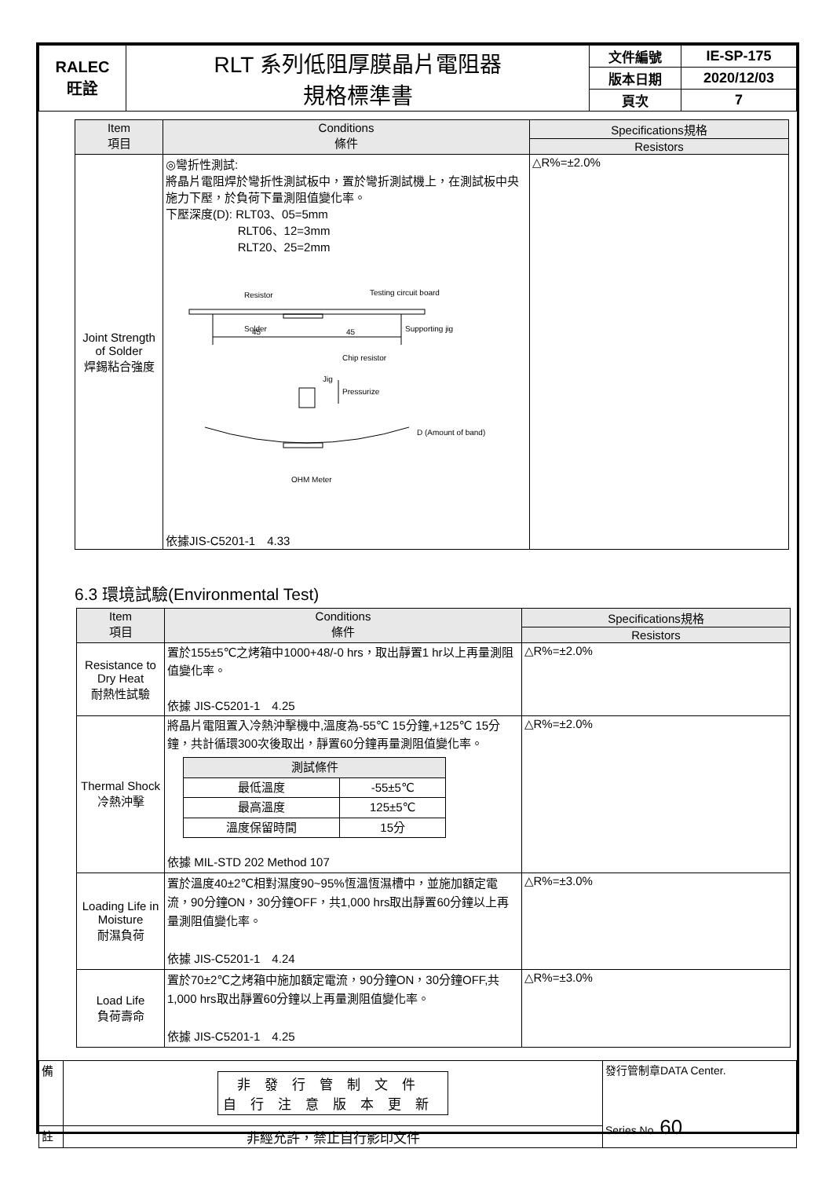| RALEC 旺詮 | RLT 系列低阻厚膜晶片電阻器 規格標準書 | 文件編號 | IE-SP-175 |
| | | 版本日期 | 2020/12/03 |
| | | 頁次 | 7 |
| Item 項目 | Conditions 條件 | Specifications規格 |
| --- | --- | --- |
| | | Resistors |
| Joint Strength of Solder 焊錫粘合強度 | ◎彎折性測試: 將晶片電阻焊於彎折性測試板中，置於彎折測試機上，在測試板中央施力下壓，於負荷下量測阻值變化率。 下壓深度(D): RLT03、05=5mm RLT06、12=3mm RLT20、25=2mm Resistor Testing circuit board Solder Supporting jig 45 45 Chip resistor Jig Pressurize D (Amount of band) OHM Meter 依據JIS-C5201-1 4.33 | △R%=±2.0% |
6.3 環境試驗(Environmental Test)
| Item 項目 | Conditions 條件 | Specifications規格 |
| --- | --- | --- |
| | | Resistors |
| Resistance to Dry Heat 耐熱性試驗 | 置於155±5℃之烤箱中1000+48/-0 hrs，取出靜置1 hr以上再量測阻值變化率。 依據 JIS-C5201-1 4.25 | △R%=±2.0% |
| Thermal Shock 冷熱沖擊 | 將晶片電阻置入冷熱沖擊機中,溫度為-55℃ 15分鐘,+125℃ 15分鐘，共計循環300次後取出，靜置60分鐘再量測阻值變化率。 / 測試條件 / / / 最低溫度 / -55±5℃ / / 最高溫度 / 125±5℃ / / 溫度保留時間 / 15分 / 依據 MIL-STD 202 Method 107 | △R%=±2.0% |
| Loading Life in Moisture 耐濕負荷 | 置於溫度40±2℃相對濕度90~95%恆溫恆濕槽中，並施加額定電流，90分鐘ON，30分鐘OFF，共1,000 hrs取出靜置60分鐘以上再量測阻值變化率。 依據 JIS-C5201-1 4.24 | △R%=±3.0% |
| Load Life 負荷壽命 | 置於70±2℃之烤箱中施加額定電流，90分鐘ON，30分鐘OFF,共1,000 hrs取出靜置60分鐘以上再量測阻值變化率。 依據 JIS-C5201-1 4.25 | △R%=±3.0% |
| 備 | 非發行管制文件 自行注意版本更新 | 發行管制章DATA Center. Series No. 60 |
| 註 | 非經允許，禁止自行影印文件 | |